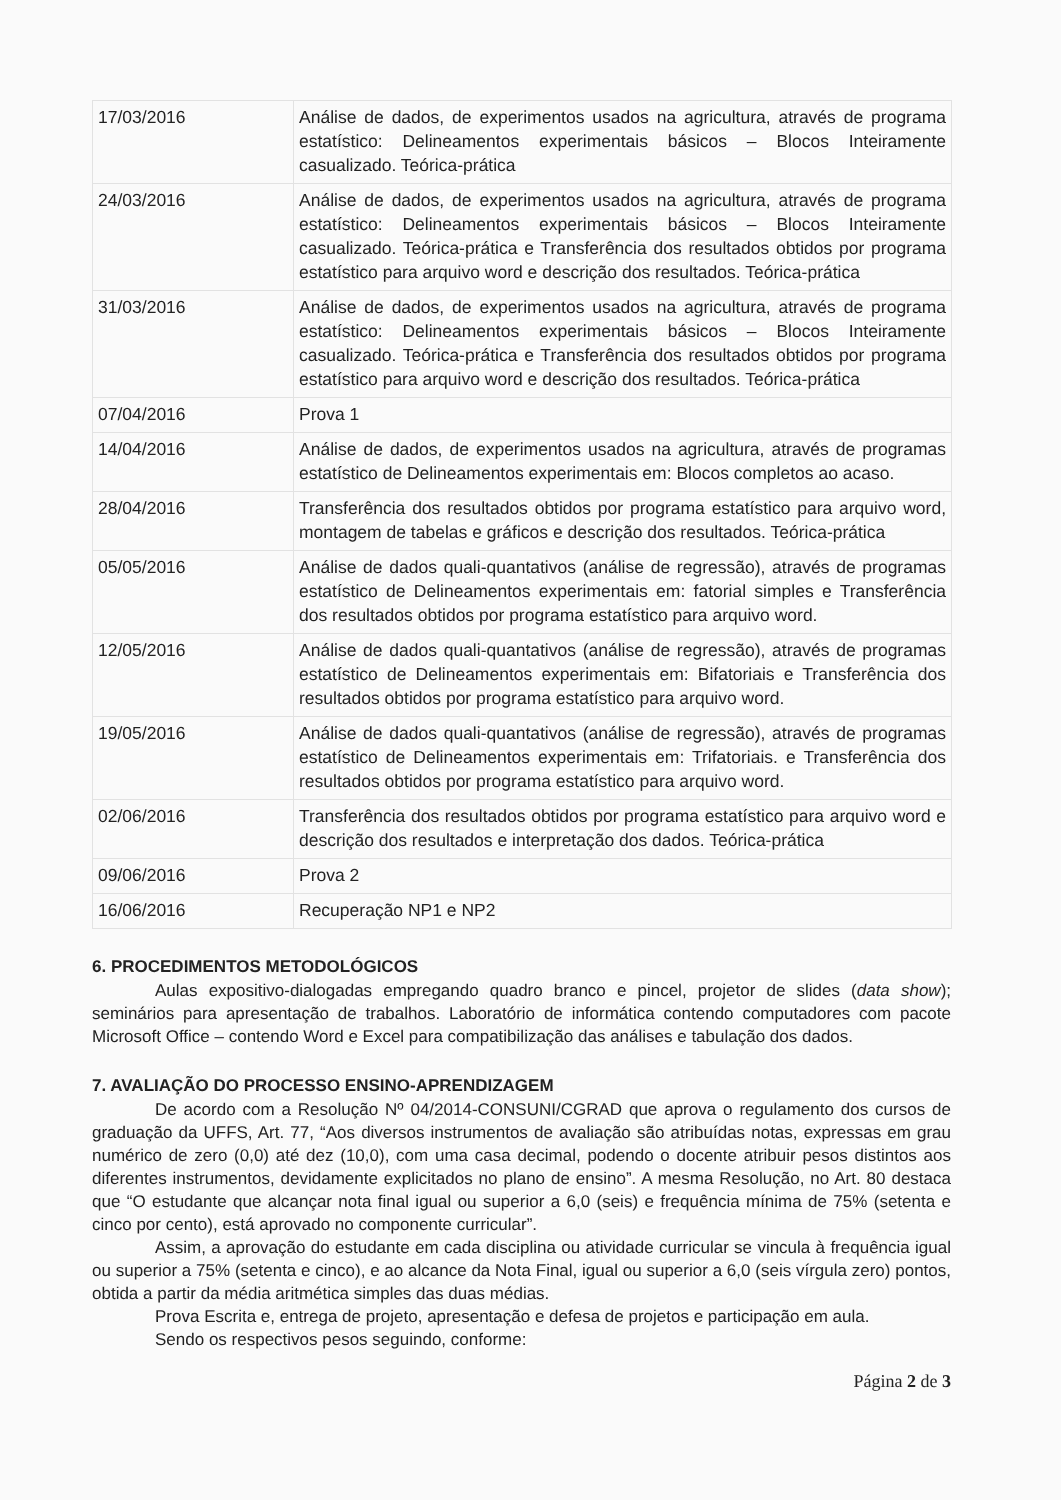| 17/03/2016 | Análise de dados, de experimentos usados na agricultura, através de programa estatístico: Delineamentos experimentais básicos – Blocos Inteiramente casualizado. Teórica-prática |
| 24/03/2016 | Análise de dados, de experimentos usados na agricultura, através de programa estatístico: Delineamentos experimentais básicos – Blocos Inteiramente casualizado. Teórica-prática e Transferência dos resultados obtidos por programa estatístico para arquivo word e descrição dos resultados. Teórica-prática |
| 31/03/2016 | Análise de dados, de experimentos usados na agricultura, através de programa estatístico: Delineamentos experimentais básicos – Blocos Inteiramente casualizado. Teórica-prática e Transferência dos resultados obtidos por programa estatístico para arquivo word e descrição dos resultados. Teórica-prática |
| 07/04/2016 | Prova 1 |
| 14/04/2016 | Análise de dados, de experimentos usados na agricultura, através de programas estatístico de Delineamentos experimentais em: Blocos completos ao acaso. |
| 28/04/2016 | Transferência dos resultados obtidos por programa estatístico para arquivo word, montagem de tabelas e gráficos e descrição dos resultados. Teórica-prática |
| 05/05/2016 | Análise de dados quali-quantativos (análise de regressão), através de programas estatístico de Delineamentos experimentais em: fatorial simples e Transferência dos resultados obtidos por programa estatístico para arquivo word. |
| 12/05/2016 | Análise de dados quali-quantativos (análise de regressão), através de programas estatístico de Delineamentos experimentais em: Bifatoriais e Transferência dos resultados obtidos por programa estatístico para arquivo word. |
| 19/05/2016 | Análise de dados quali-quantativos (análise de regressão), através de programas estatístico de Delineamentos experimentais em: Trifatoriais. e Transferência dos resultados obtidos por programa estatístico para arquivo word. |
| 02/06/2016 | Transferência dos resultados obtidos por programa estatístico para arquivo word e descrição dos resultados e interpretação dos dados. Teórica-prática |
| 09/06/2016 | Prova 2 |
| 16/06/2016 | Recuperação NP1 e NP2 |
6. PROCEDIMENTOS METODOLÓGICOS
Aulas expositivo-dialogadas empregando quadro branco e pincel, projetor de slides (data show); seminários para apresentação de trabalhos. Laboratório de informática contendo computadores com pacote Microsoft Office – contendo Word e Excel para compatibilização das análises e tabulação dos dados.
7. AVALIAÇÃO DO PROCESSO ENSINO-APRENDIZAGEM
De acordo com a Resolução Nº 04/2014-CONSUNI/CGRAD que aprova o regulamento dos cursos de graduação da UFFS, Art. 77, “Aos diversos instrumentos de avaliação são atribuídas notas, expressas em grau numérico de zero (0,0) até dez (10,0), com uma casa decimal, podendo o docente atribuir pesos distintos aos diferentes instrumentos, devidamente explicitados no plano de ensino”. A mesma Resolução, no Art. 80 destaca que “O estudante que alcançar nota final igual ou superior a 6,0 (seis) e frequência mínima de 75% (setenta e cinco por cento), está aprovado no componente curricular”.
Assim, a aprovação do estudante em cada disciplina ou atividade curricular se vincula à frequência igual ou superior a 75% (setenta e cinco), e ao alcance da Nota Final, igual ou superior a 6,0 (seis vírgula zero) pontos, obtida a partir da média aritmética simples das duas médias.
Prova Escrita e, entrega de projeto, apresentação e defesa de projetos e participação em aula.
Sendo os respectivos pesos seguindo, conforme:
Página 2 de 3